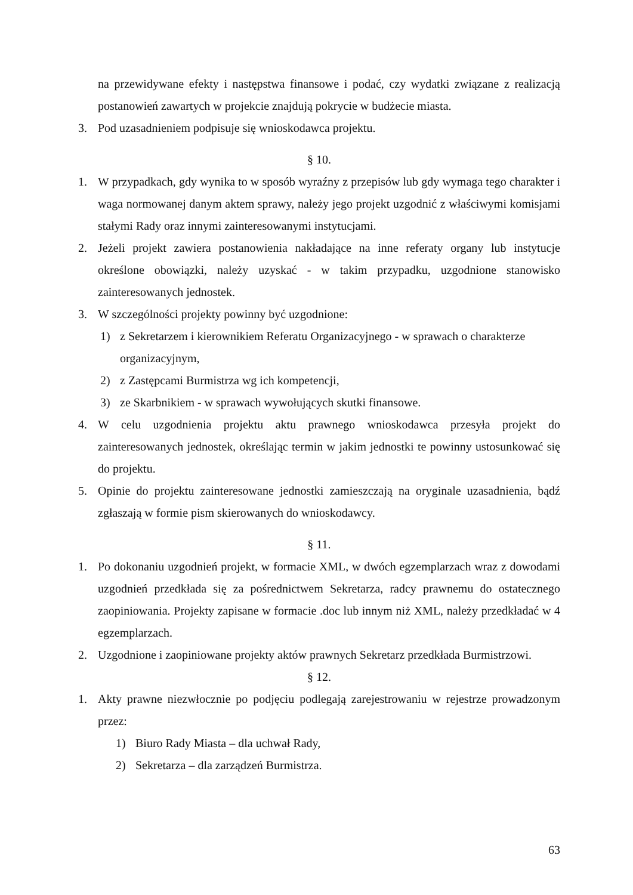na przewidywane efekty i następstwa finansowe i podać, czy wydatki związane z realizacją postanowień zawartych w projekcie znajdują pokrycie w budżecie miasta.
3. Pod uzasadnieniem podpisuje się wnioskodawca projektu.
§ 10.
1. W przypadkach, gdy wynika to w sposób wyraźny z przepisów lub gdy wymaga tego charakter i waga normowanej danym aktem sprawy, należy jego projekt uzgodnić z właściwymi komisjami stałymi Rady oraz innymi zainteresowanymi instytucjami.
2. Jeżeli projekt zawiera postanowienia nakładające na inne referaty organy lub instytucje określone obowiązki, należy uzyskać - w takim przypadku, uzgodnione stanowisko zainteresowanych jednostek.
3. W szczególności projekty powinny być uzgodnione:
1) z Sekretarzem i kierownikiem Referatu Organizacyjnego - w sprawach o charakterze organizacyjnym,
2) z Zastępcami Burmistrza wg ich kompetencji,
3) ze Skarbnikiem - w sprawach wywołujących skutki finansowe.
4. W celu uzgodnienia projektu aktu prawnego wnioskodawca przesyła projekt do zainteresowanych jednostek, określając termin w jakim jednostki te powinny ustosunkować się do projektu.
5. Opinie do projektu zainteresowane jednostki zamieszczają na oryginale uzasadnienia, bądź zgłaszają w formie pism skierowanych do wnioskodawcy.
§ 11.
1. Po dokonaniu uzgodnień projekt, w formacie XML, w dwóch egzemplarzach wraz z dowodami uzgodnień przedkłada się za pośrednictwem Sekretarza, radcy prawnemu do ostatecznego zaopiniowania. Projekty zapisane w formacie .doc lub innym niż XML, należy przedkładać w 4 egzemplarzach.
2. Uzgodnione i zaopiniowane projekty aktów prawnych Sekretarz przedkłada Burmistrzowi.
§ 12.
1. Akty prawne niezwłocznie po podjęciu podlegają zarejestrowaniu w rejestrze prowadzonym przez:
1) Biuro Rady Miasta – dla uchwał Rady,
2) Sekretarza – dla zarządzeń Burmistrza.
63